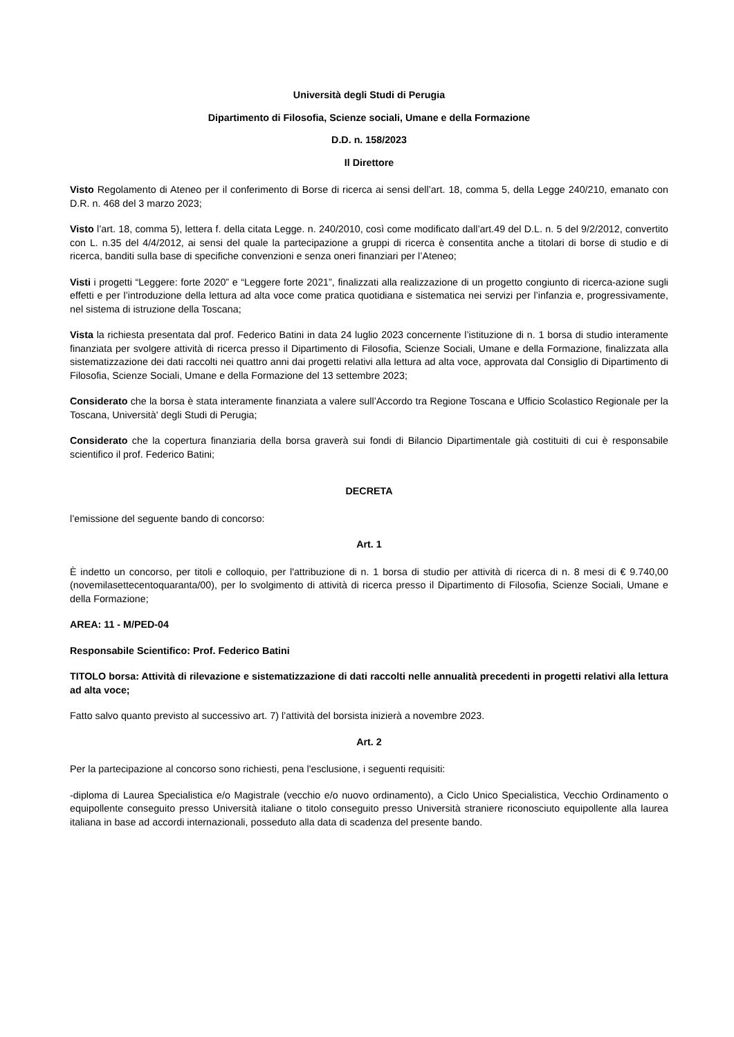Università degli Studi di Perugia
Dipartimento di Filosofia, Scienze sociali, Umane e della Formazione
D.D. n. 158/2023
Il Direttore
Visto Regolamento di Ateneo per il conferimento di Borse di ricerca ai sensi dell’art. 18, comma 5, della Legge 240/210, emanato con D.R. n. 468 del 3 marzo 2023;
Visto l’art. 18, comma 5), lettera f. della citata Legge. n. 240/2010, così come modificato dall’art.49 del D.L. n. 5 del 9/2/2012, convertito con L. n.35 del 4/4/2012, ai sensi del quale la partecipazione a gruppi di ricerca è consentita anche a titolari di borse di studio e di ricerca, banditi sulla base di specifiche convenzioni e senza oneri finanziari per l’Ateneo;
Visti i progetti “Leggere: forte 2020” e “Leggere forte 2021”, finalizzati alla realizzazione di un progetto congiunto di ricerca-azione sugli effetti e per l’introduzione della lettura ad alta voce come pratica quotidiana e sistematica nei servizi per l’infanzia e, progressivamente, nel sistema di istruzione della Toscana;
Vista la richiesta presentata dal prof. Federico Batini in data 24 luglio 2023 concernente l’istituzione di n. 1 borsa di studio interamente finanziata per svolgere attività di ricerca presso il Dipartimento di Filosofia, Scienze Sociali, Umane e della Formazione, finalizzata alla sistematizzazione dei dati raccolti nei quattro anni dai progetti relativi alla lettura ad alta voce, approvata dal Consiglio di Dipartimento di Filosofia, Scienze Sociali, Umane e della Formazione del 13 settembre 2023;
Considerato che la borsa è stata interamente finanziata a valere sull’Accordo tra Regione Toscana e Ufficio Scolastico Regionale per la Toscana, Università' degli Studi di Perugia;
Considerato che la copertura finanziaria della borsa graverà sui fondi di Bilancio Dipartimentale già costituiti di cui è responsabile scientifico il prof. Federico Batini;
DECRETA
l’emissione del seguente bando di concorso:
Art. 1
È indetto un concorso, per titoli e colloquio, per l'attribuzione di n. 1 borsa di studio per attività di ricerca di n. 8 mesi di € 9.740,00 (novemilasettecentoquaranta/00), per lo svolgimento di attività di ricerca presso il Dipartimento di Filosofia, Scienze Sociali, Umane e della Formazione;
AREA: 11 - M/PED-04
Responsabile Scientifico: Prof. Federico Batini
TITOLO borsa: Attività di rilevazione e sistematizzazione di dati raccolti nelle annualità precedenti in progetti relativi alla lettura ad alta voce;
Fatto salvo quanto previsto al successivo art. 7) l’attività del borsista inizierà a novembre 2023.
Art. 2
Per la partecipazione al concorso sono richiesti, pena l'esclusione, i seguenti requisiti:
-diploma di Laurea Specialistica e/o Magistrale (vecchio e/o nuovo ordinamento), a Ciclo Unico Specialistica, Vecchio Ordinamento o equipollente conseguito presso Università italiane o titolo conseguito presso Università straniere riconosciuto equipollente alla laurea italiana in base ad accordi internazionali, posseduto alla data di scadenza del presente bando.